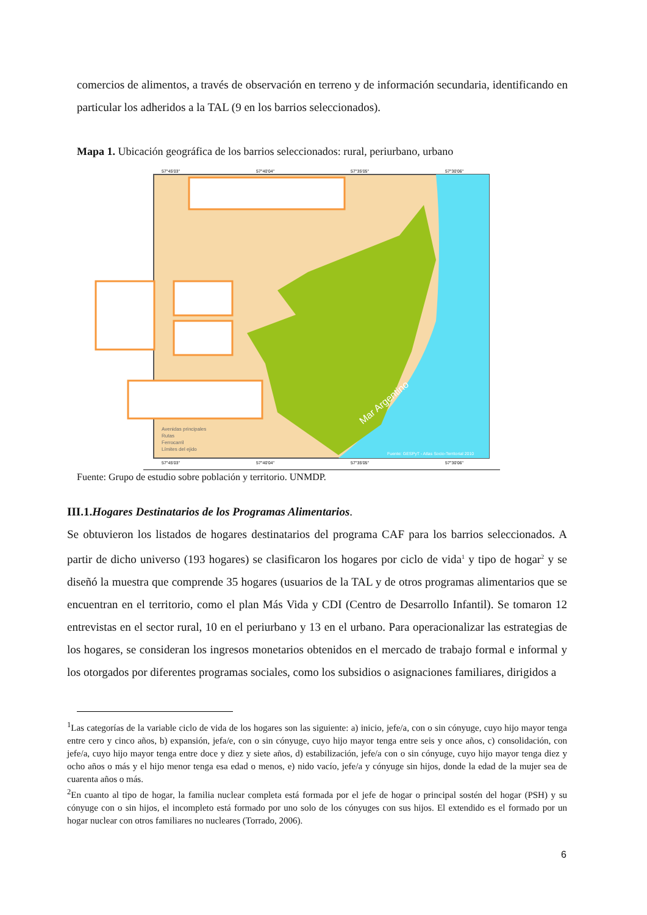comercios de alimentos, a través de observación en terreno y de información secundaria, identificando en particular los adheridos a la TAL (9 en los barrios seleccionados).
Mapa 1. Ubicación geográfica de los barrios seleccionados: rural, periurbano, urbano
Mar Argentino
Avenidas principales
Rutas
Ferrocarril
Límites del ejido
Fuente: GESPyT - Atlas Socio-Territorial 2010
57°45'03"
57°40'04"
57°35'05"
57°30'06"
57°45'03"
57°40'04"
57°35'05"
57°30'06"
Fuente: Grupo de estudio sobre población y territorio. UNMDP.
III.1.Hogares Destinatarios de los Programas Alimentarios.
Se obtuvieron los listados de hogares destinatarios del programa CAF para los barrios seleccionados. A partir de dicho universo (193 hogares) se clasificaron los hogares por ciclo de vida<sup>1</sup> y tipo de hogar<sup>2</sup> y se diseñó la muestra que comprende 35 hogares (usuarios de la TAL y de otros programas alimentarios que se encuentran en el territorio, como el plan Más Vida y CDI (Centro de Desarrollo Infantil). Se tomaron 12 entrevistas en el sector rural, 10 en el periurbano y 13 en el urbano. Para operacionalizar las estrategias de los hogares, se consideran los ingresos monetarios obtenidos en el mercado de trabajo formal e informal y los otorgados por diferentes programas sociales, como los subsidios o asignaciones familiares, dirigidos a
<sup>1</sup> Las categorías de la variable ciclo de vida de los hogares son las siguiente: a) inicio, jefe/a, con o sin cónyuge, cuyo hijo mayor tenga entre cero y cinco años, b) expansión, jefa/e, con o sin cónyuge, cuyo hijo mayor tenga entre seis y once años, c) consolidación, con jefe/a, cuyo hijo mayor tenga entre doce y diez y siete años, d) estabilización, jefe/a con o sin cónyuge, cuyo hijo mayor tenga diez y ocho años o más y el hijo menor tenga esa edad o menos, e) nido vacío, jefe/a y cónyuge sin hijos, donde la edad de la mujer sea de cuarenta años o más.
<sup>2</sup> En cuanto al tipo de hogar, la familia nuclear completa está formada por el jefe de hogar o principal sostén del hogar (PSH) y su cónyuge con o sin hijos, el incompleto está formado por uno solo de los cónyuges con sus hijos. El extendido es el formado por un hogar nuclear con otros familiares no nucleares (Torrado, 2006).
6